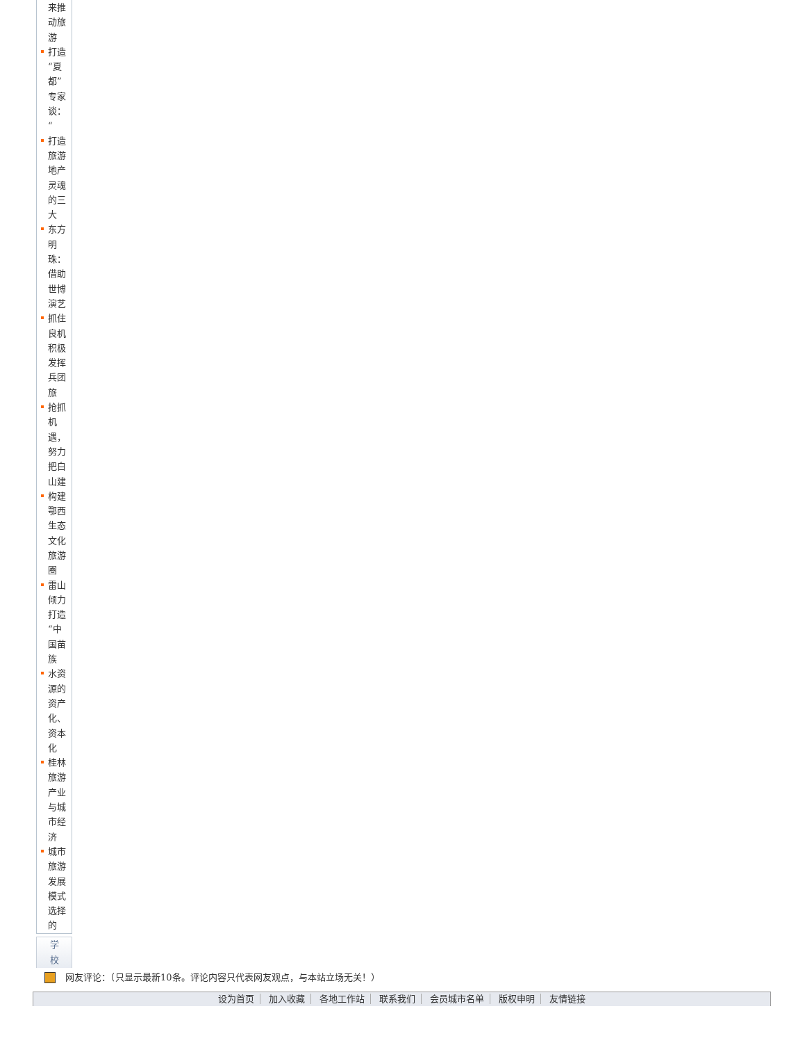来推动旅游
打造“夏都”专家谈：“
打造旅游地产灵魂的三大
东方明珠：借助世博演艺
抓住良机积极发挥兵团旅
抢抓机遇，努力把白山建
构建鄂西生态文化旅游圈
雷山倾力打造“中国苗族
水资源的资产化、资本化
桂林旅游产业与城市经济
城市旅游发展模式选择的
学
校
网友评论：（只显示最新10条。评论内容只代表网友观点，与本站立场无关！）
设为首页 加入收藏 各地工作站 联系我们 会员城市名单 版权申明 友情链接